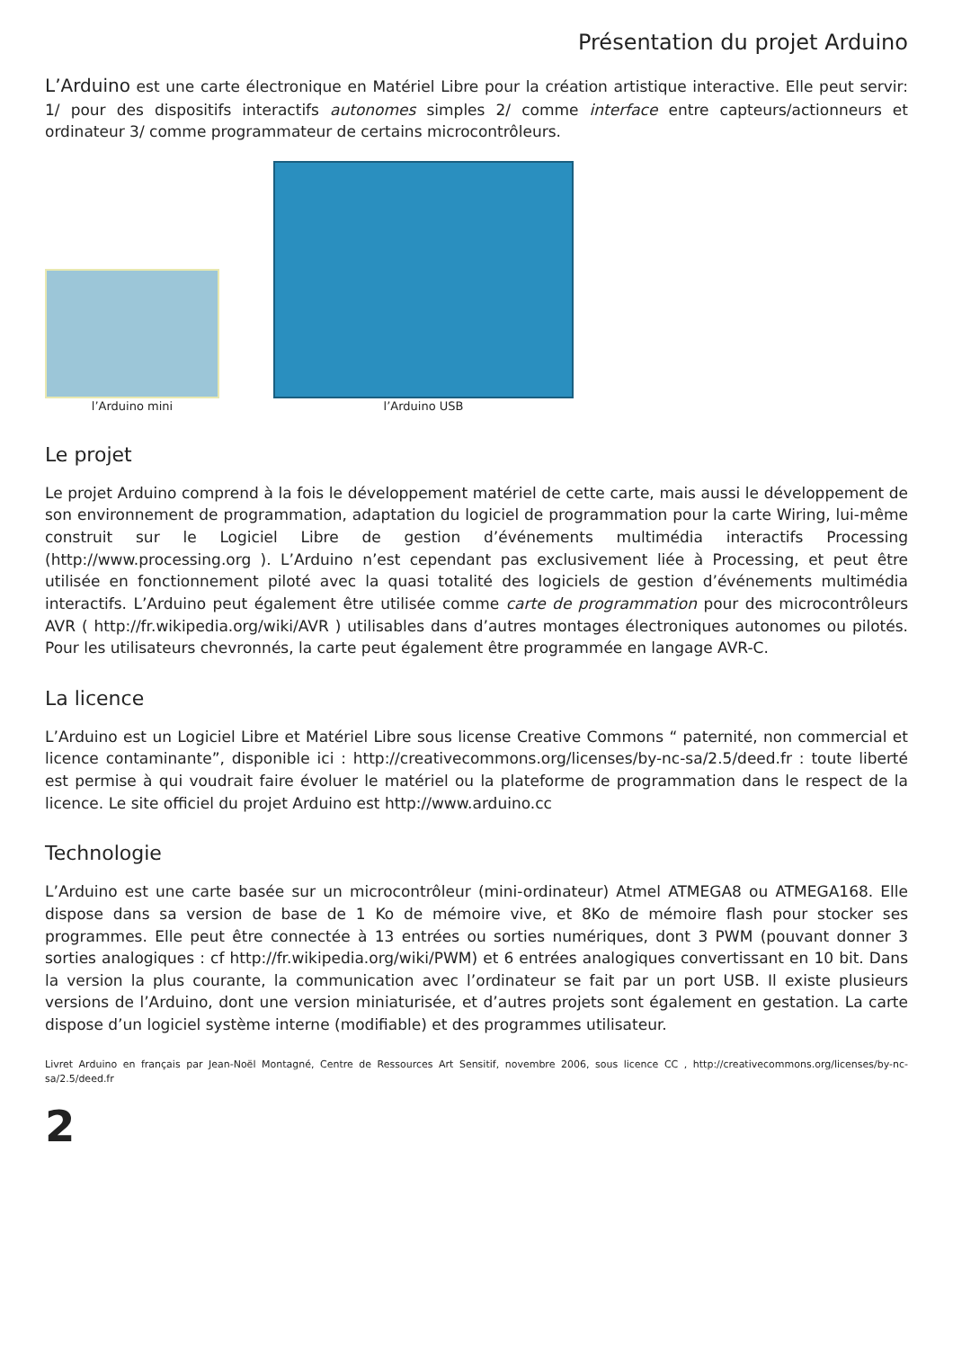Présentation du projet Arduino
L’Arduino est une carte électronique en Matériel Libre pour la création artistique interactive. Elle peut servir: 1/ pour des dispositifs interactifs autonomes simples 2/ comme interface entre capteurs/actionneurs et ordinateur 3/ comme programmateur de certains microcontrôleurs.
l’Arduino mini
l’Arduino USB
Le projet
Le projet Arduino comprend à la fois le développement matériel de cette carte, mais aussi le développement de son environnement de programmation, adaptation du logiciel de programmation pour la carte Wiring, lui-même construit sur le Logiciel Libre de gestion d’événements multimédia interactifs Processing (http://www.processing.org ). L’Arduino n’est cependant pas exclusivement liée à Processing, et peut être utilisée en fonctionnement piloté avec la quasi totalité des logiciels de gestion d’événements multimédia interactifs. L’Arduino peut également être utilisée comme carte de programmation pour des microcontrôleurs AVR ( http://fr.wikipedia.org/wiki/AVR ) utilisables dans d’autres montages électroniques autonomes ou pilotés. Pour les utilisateurs chevronnés, la carte peut également être programmée en langage AVR-C.
La licence
L’Arduino est un Logiciel Libre et Matériel Libre sous license Creative Commons “ paternité, non commercial et licence contaminante”, disponible ici : http://creativecommons.org/licenses/by-nc-sa/2.5/deed.fr : toute liberté est permise à qui voudrait faire évoluer le matériel ou la plateforme de programmation dans le respect de la licence. Le site officiel du projet Arduino est http://www.arduino.cc
Technologie
L’Arduino est une carte basée sur un microcontrôleur (mini-ordinateur) Atmel ATMEGA8 ou ATMEGA168. Elle dispose dans sa version de base de 1 Ko de mémoire vive, et 8Ko de mémoire flash pour stocker ses programmes. Elle peut être connectée à 13 entrées ou sorties numériques, dont 3 PWM (pouvant donner 3 sorties analogiques : cf http://fr.wikipedia.org/wiki/PWM) et 6 entrées analogiques convertissant en 10 bit. Dans la version la plus courante, la communication avec l’ordinateur se fait par un port USB. Il existe plusieurs versions de l’Arduino, dont une version miniaturisée, et d’autres projets sont également en gestation. La carte dispose d’un logiciel système interne (modifiable) et des programmes utilisateur.
Livret Arduino en français par Jean-Noël Montagné, Centre de Ressources Art Sensitif, novembre 2006, sous licence CC , http://creativecommons.org/licenses/by-nc-sa/2.5/deed.fr
2